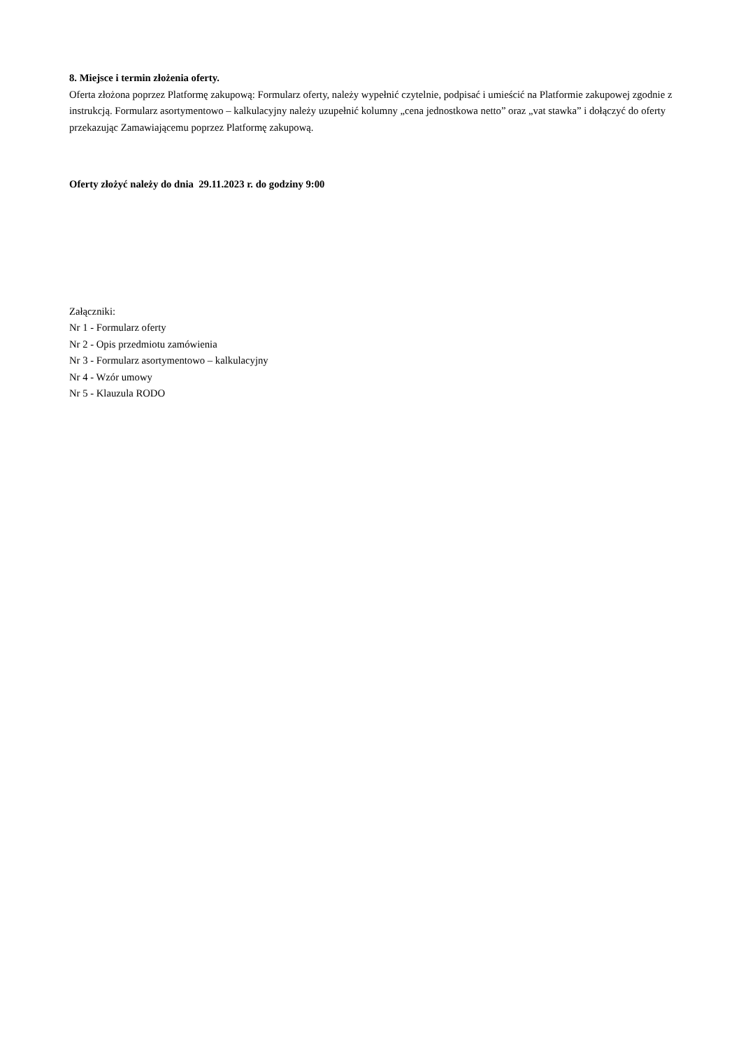8. Miejsce i termin złożenia oferty.
Oferta złożona poprzez Platformę zakupową: Formularz oferty, należy wypełnić czytelnie, podpisać i umieścić na Platformie zakupowej zgodnie z instrukcją. Formularz asortymentowo – kalkulacyjny należy uzupełnić kolumny „cena jednostkowa netto” oraz „vat stawka” i dołączyć do oferty przekazując Zamawiającemu poprzez Platformę zakupową.
Oferty złożyć należy do dnia 29.11.2023 r. do godziny 9:00
Załączniki:
Nr 1 - Formularz oferty
Nr 2 - Opis przedmiotu zamówienia
Nr 3 - Formularz asortymentowo – kalkulacyjny
Nr 4 - Wzór umowy
Nr 5 - Klauzula RODO